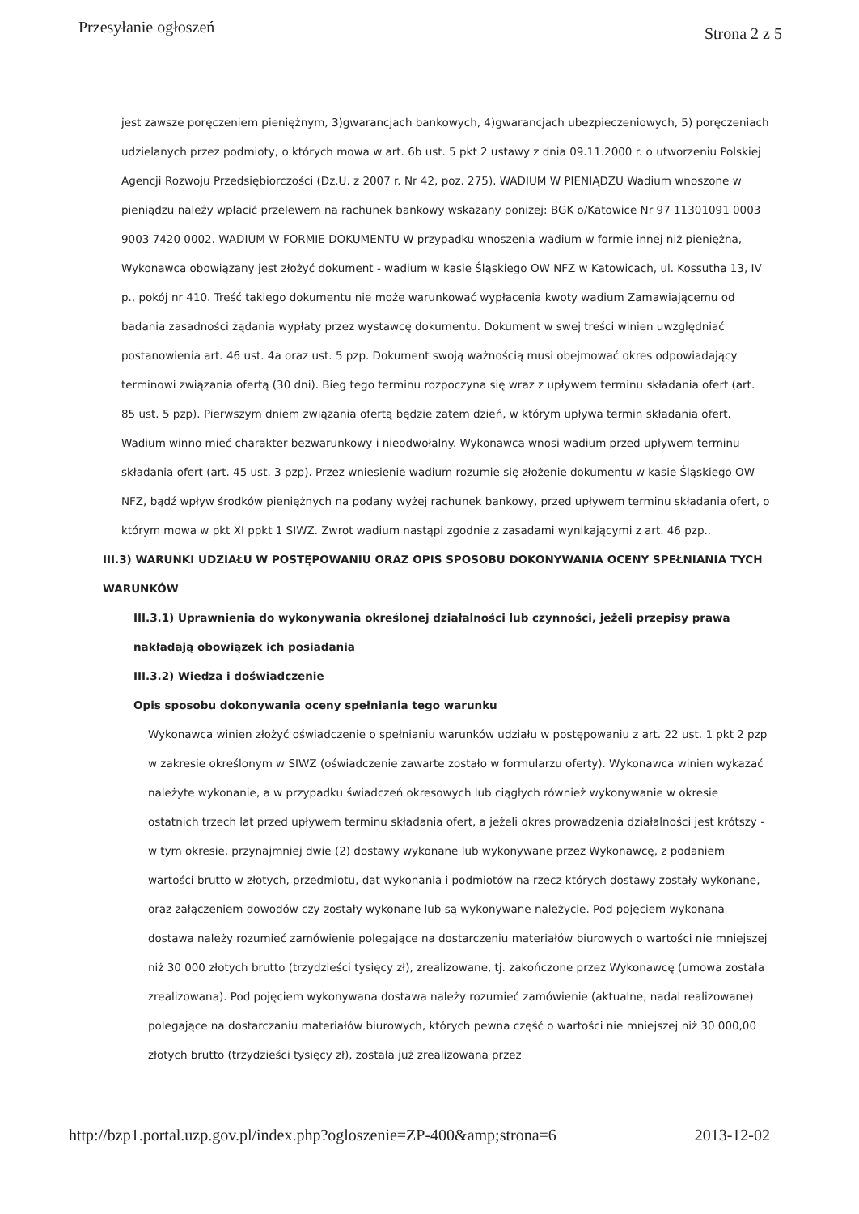Przesyłanie ogłoszeń Strona 2 z 5
jest zawsze poręczeniem pieniężnym, 3)gwarancjach bankowych, 4)gwarancjach ubezpieczeniowych, 5) poręczeniach udzielanych przez podmioty, o których mowa w art. 6b ust. 5 pkt 2 ustawy z dnia 09.11.2000 r. o utworzeniu Polskiej Agencji Rozwoju Przedsiębiorczości (Dz.U. z 2007 r. Nr 42, poz. 275). WADIUM W PIENIĄDZU Wadium wnoszone w pieniądzu należy wpłacić przelewem na rachunek bankowy wskazany poniżej: BGK o/Katowice Nr 97 11301091 0003 9003 7420 0002. WADIUM W FORMIE DOKUMENTU W przypadku wnoszenia wadium w formie innej niż pieniężna, Wykonawca obowiązany jest złożyć dokument - wadium w kasie Śląskiego OW NFZ w Katowicach, ul. Kossutha 13, IV p., pokój nr 410. Treść takiego dokumentu nie może warunkować wypłacenia kwoty wadium Zamawiającemu od badania zasadności żądania wypłaty przez wystawcę dokumentu. Dokument w swej treści winien uwzględniać postanowienia art. 46 ust. 4a oraz ust. 5 pzp. Dokument swoją ważnością musi obejmować okres odpowiadający terminowi związania ofertą (30 dni). Bieg tego terminu rozpoczyna się wraz z upływem terminu składania ofert (art. 85 ust. 5 pzp). Pierwszym dniem związania ofertą będzie zatem dzień, w którym upływa termin składania ofert. Wadium winno mieć charakter bezwarunkowy i nieodwołalny. Wykonawca wnosi wadium przed upływem terminu składania ofert (art. 45 ust. 3 pzp). Przez wniesienie wadium rozumie się złożenie dokumentu w kasie Śląskiego OW NFZ, bądź wpływ środków pieniężnych na podany wyżej rachunek bankowy, przed upływem terminu składania ofert, o którym mowa w pkt XI ppkt 1 SIWZ. Zwrot wadium nastąpi zgodnie z zasadami wynikającymi z art. 46 pzp..
III.3) WARUNKI UDZIAŁU W POSTĘPOWANIU ORAZ OPIS SPOSOBU DOKONYWANIA OCENY SPEŁNIANIA TYCH WARUNKÓW
III.3.1) Uprawnienia do wykonywania określonej działalności lub czynności, jeżeli przepisy prawa nakładają obowiązek ich posiadania
III.3.2) Wiedza i doświadczenie
Opis sposobu dokonywania oceny spełniania tego warunku
Wykonawca winien złożyć oświadczenie o spełnianiu warunków udziału w postępowaniu z art. 22 ust. 1 pkt 2 pzp w zakresie określonym w SIWZ (oświadczenie zawarte zostało w formularzu oferty). Wykonawca winien wykazać należyte wykonanie, a w przypadku świadczeń okresowych lub ciągłych również wykonywanie w okresie ostatnich trzech lat przed upływem terminu składania ofert, a jeżeli okres prowadzenia działalności jest krótszy - w tym okresie, przynajmniej dwie (2) dostawy wykonane lub wykonywane przez Wykonawcę, z podaniem wartości brutto w złotych, przedmiotu, dat wykonania i podmiotów na rzecz których dostawy zostały wykonane, oraz załączeniem dowodów czy zostały wykonane lub są wykonywane należycie. Pod pojęciem wykonana dostawa należy rozumieć zamówienie polegające na dostarczeniu materiałów biurowych o wartości nie mniejszej niż 30 000 złotych brutto (trzydzieści tysięcy zł), zrealizowane, tj. zakończone przez Wykonawcę (umowa została zrealizowana). Pod pojęciem wykonywana dostawa należy rozumieć zamówienie (aktualne, nadal realizowane) polegające na dostarczaniu materiałów biurowych, których pewna część o wartości nie mniejszej niż 30 000,00 złotych brutto (trzydzieści tysięcy zł), została już zrealizowana przez
http://bzp1.portal.uzp.gov.pl/index.php?ogloszenie=ZP-400&amp;strona=6 2013-12-02